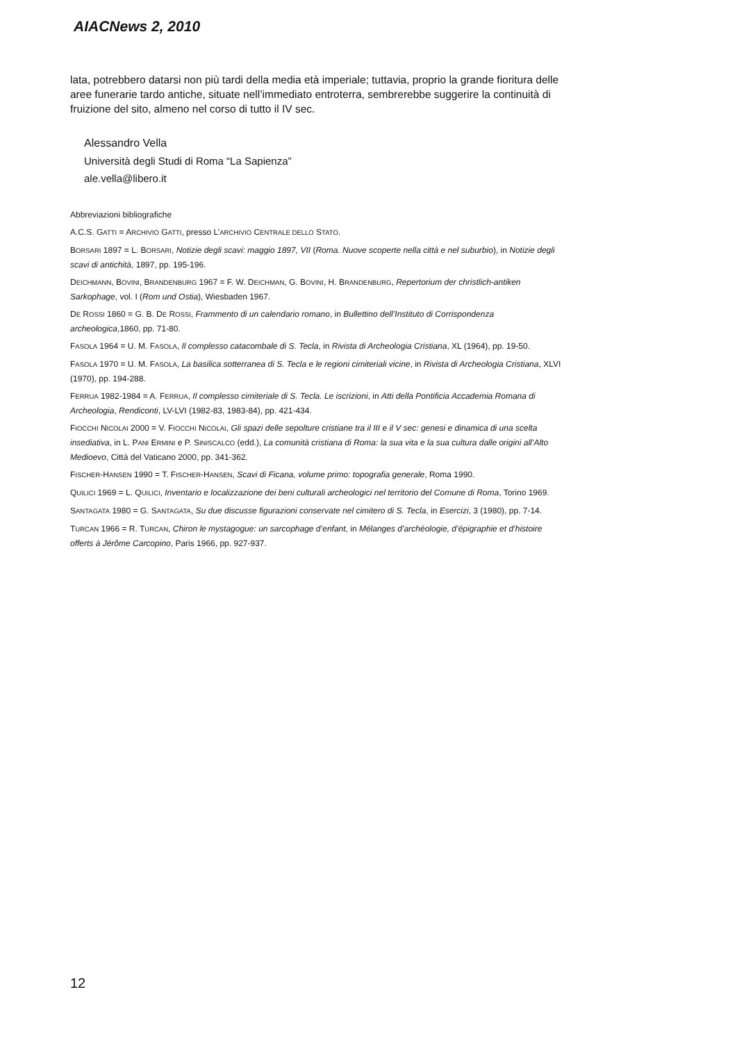AIACNews 2, 2010
lata, potrebbero datarsi non più tardi della media età imperiale; tuttavia, proprio la grande fioritura delle aree funerarie tardo antiche, situate nell’immediato entroterra, sembrerebbe suggerire la continuità di fruizione del sito, almeno nel corso di tutto il IV sec.
Alessandro Vella
Università degli Studi di Roma “La Sapienza”
ale.vella@libero.it
Abbreviazioni bibliografiche
A.C.S. GATTI = ARCHIVIO GATTI, presso L’ARCHIVIO CENTRALE DELLO STATO.
BORSARI 1897 = L. BORSARI, Notizie degli scavi: maggio 1897, VII (Roma. Nuove scoperte nella città e nel suburbio), in Notizie degli scavi di antichità, 1897, pp. 195-196.
DEICHMANN, BOVINI, BRANDENBURG 1967 = F. W. DEICHMAN, G. BOVINI, H. BRANDENBURG, Repertorium der christlich-antiken Sarkophage, vol. I (Rom und Ostia), Wiesbaden 1967.
DE ROSSI 1860 = G. B. DE ROSSI, Frammento di un calendario romano, in Bullettino dell’Instituto di Corrispondenza archeologica,1860, pp. 71-80.
FASOLA 1964 = U. M. FASOLA, Il complesso catacombale di S. Tecla, in Rivista di Archeologia Cristiana, XL (1964), pp. 19-50.
FASOLA 1970 = U. M. FASOLA, La basilica sotterranea di S. Tecla e le regioni cimiteriali vicine, in Rivista di Archeologia Cristiana, XLVI (1970), pp. 194-288.
FERRUA 1982-1984 = A. FERRUA, Il complesso cimiteriale di S. Tecla. Le iscrizioni, in Atti della Pontificia Accademia Romana di Archeologia, Rendiconti, LV-LVI (1982-83, 1983-84), pp. 421-434.
FIOCCHI NICOLAI 2000 = V. FIOCCHI NICOLAI, Gli spazi delle sepolture cristiane tra il III e il V sec: genesi e dinamica di una scelta insediativa, in L. PANI ERMINI e P. SINISCALCO (edd.), La comunità cristiana di Roma: la sua vita e la sua cultura dalle origini all’Alto Medioevo, Città del Vaticano 2000, pp. 341-362.
FISCHER-HANSEN 1990 = T. FISCHER-HANSEN, Scavi di Ficana, volume primo: topografia generale, Roma 1990.
QUILICI 1969 = L. QUILICI, Inventario e localizzazione dei beni culturali archeologici nel territorio del Comune di Roma, Torino 1969.
SANTAGATA 1980 = G. SANTAGATA, Su due discusse figurazioni conservate nel cimitero di S. Tecla, in Esercizi, 3 (1980), pp. 7-14.
TURCAN 1966 = R. TURCAN, Chiron le mystagogue: un sarcophage d’enfant, in Mélanges d’archéologie, d’épigraphie et d’histoire offerts à Jérôme Carcopino, Paris 1966, pp. 927-937.
12